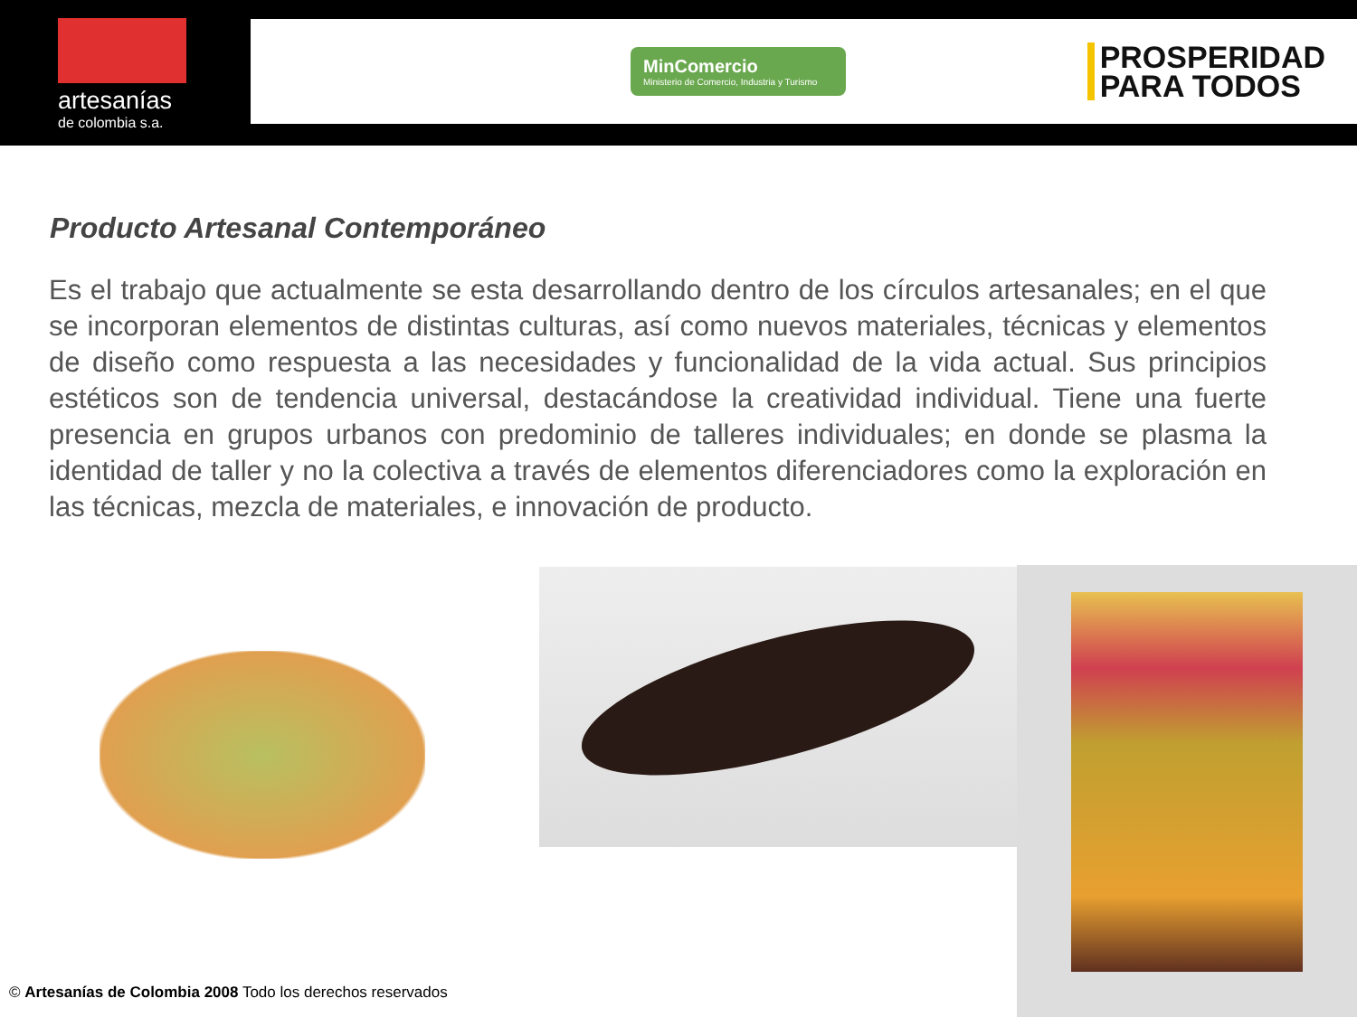artesanías
de colombia s.a.
MinComercio
Ministerio de Comercio, Industria y Turismo
PROSPERIDAD
PARA TODOS
Producto Artesanal Contemporáneo
Es el trabajo que actualmente se esta desarrollando dentro de los círculos artesanales; en el que se incorporan elementos de distintas culturas, así como nuevos materiales, técnicas y elementos de diseño como respuesta a las necesidades y funcionalidad de la vida actual. Sus principios estéticos son de tendencia universal, destacándose la creatividad individual. Tiene una fuerte presencia en grupos urbanos con predominio de talleres individuales; en donde se plasma la identidad de taller y no la colectiva a través de elementos diferenciadores como la exploración en las técnicas, mezcla de materiales, e innovación de producto.
© Artesanías de Colombia 2008 Todo los derechos reservados